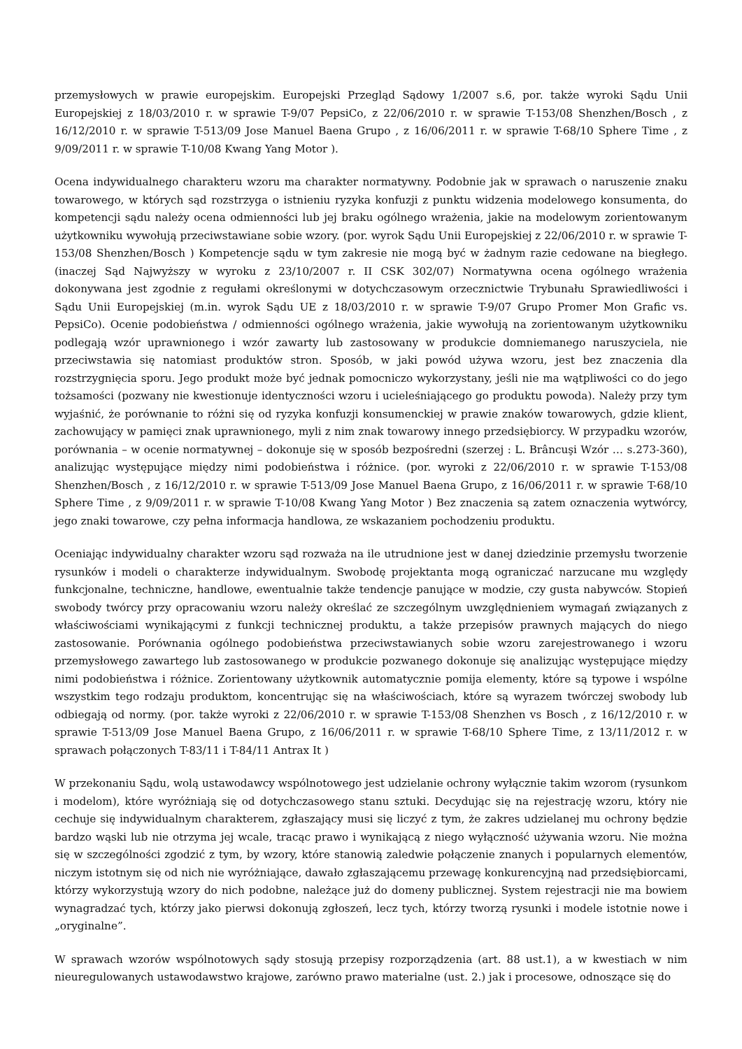przemysłowych w prawie europejskim. Europejski Przegląd Sądowy 1/2007 s.6, por. także wyroki Sądu Unii Europejskiej z 18/03/2010 r. w sprawie T-9/07 PepsiCo, z 22/06/2010 r. w sprawie T-153/08 Shenzhen/Bosch , z 16/12/2010 r. w sprawie T-513/09 Jose Manuel Baena Grupo , z 16/06/2011 r. w sprawie T-68/10 Sphere Time , z 9/09/2011 r. w sprawie T-10/08 Kwang Yang Motor ).
Ocena indywidualnego charakteru wzoru ma charakter normatywny. Podobnie jak w sprawach o naruszenie znaku towarowego, w których sąd rozstrzyga o istnieniu ryzyka konfuzji z punktu widzenia modelowego konsumenta, do kompetencji sądu należy ocena odmienności lub jej braku ogólnego wrażenia, jakie na modelowym zorientowanym użytkowniku wywołują przeciwstawiane sobie wzory. (por. wyrok Sądu Unii Europejskiej z 22/06/2010 r. w sprawie T-153/08 Shenzhen/Bosch ) Kompetencje sądu w tym zakresie nie mogą być w żadnym razie cedowane na biegłego. (inaczej Sąd Najwyższy w wyroku z 23/10/2007 r. II CSK 302/07) Normatywna ocena ogólnego wrażenia dokonywana jest zgodnie z regułami określonymi w dotychczasowym orzecznictwie Trybunału Sprawiedliwości i Sądu Unii Europejskiej (m.in. wyrok Sądu UE z 18/03/2010 r. w sprawie T-9/07 Grupo Promer Mon Grafic vs. PepsiCo). Ocenie podobieństwa / odmienności ogólnego wrażenia, jakie wywołują na zorientowanym użytkowniku podlegają wzór uprawnionego i wzór zawarty lub zastosowany w produkcie domniemanego naruszyciela, nie przeciwstawia się natomiast produktów stron. Sposób, w jaki powód używa wzoru, jest bez znaczenia dla rozstrzygnięcia sporu. Jego produkt może być jednak pomocniczo wykorzystany, jeśli nie ma wątpliwości co do jego tożsamości (pozwany nie kwestionuje identyczności wzoru i ucieleśniającego go produktu powoda). Należy przy tym wyjaśnić, że porównanie to różni się od ryzyka konfuzji konsumenckiej w prawie znaków towarowych, gdzie klient, zachowujący w pamięci znak uprawnionego, myli z nim znak towarowy innego przedsiębiorcy. W przypadku wzorów, porównania – w ocenie normatywnej – dokonuje się w sposób bezpośredni (szerzej : L. Brâncuşi Wzór … s.273-360), analizując występujące między nimi podobieństwa i różnice. (por. wyroki z 22/06/2010 r. w sprawie T-153/08 Shenzhen/Bosch , z 16/12/2010 r. w sprawie T-513/09 Jose Manuel Baena Grupo, z 16/06/2011 r. w sprawie T-68/10 Sphere Time , z 9/09/2011 r. w sprawie T-10/08 Kwang Yang Motor ) Bez znaczenia są zatem oznaczenia wytwórcy, jego znaki towarowe, czy pełna informacja handlowa, ze wskazaniem pochodzeniu produktu.
Oceniając indywidualny charakter wzoru sąd rozważa na ile utrudnione jest w danej dziedzinie przemysłu tworzenie rysunków i modeli o charakterze indywidualnym. Swobodę projektanta mogą ograniczać narzucane mu względy funkcjonalne, techniczne, handlowe, ewentualnie także tendencje panujące w modzie, czy gusta nabywców. Stopień swobody twórcy przy opracowaniu wzoru należy określać ze szczególnym uwzględnieniem wymagań związanych z właściwościami wynikającymi z funkcji technicznej produktu, a także przepisów prawnych mających do niego zastosowanie. Porównania ogólnego podobieństwa przeciwstawianych sobie wzoru zarejestrowanego i wzoru przemysłowego zawartego lub zastosowanego w produkcie pozwanego dokonuje się analizując występujące między nimi podobieństwa i różnice. Zorientowany użytkownik automatycznie pomija elementy, które są typowe i wspólne wszystkim tego rodzaju produktom, koncentrując się na właściwościach, które są wyrazem twórczej swobody lub odbiegają od normy. (por. także wyroki z 22/06/2010 r. w sprawie T-153/08 Shenzhen vs Bosch , z 16/12/2010 r. w sprawie T-513/09 Jose Manuel Baena Grupo, z 16/06/2011 r. w sprawie T-68/10 Sphere Time, z 13/11/2012 r. w sprawach połączonych T-83/11 i T-84/11 Antrax It )
W przekonaniu Sądu, wolą ustawodawcy wspólnotowego jest udzielanie ochrony wyłącznie takim wzorom (rysunkom i modelom), które wyróżniają się od dotychczasowego stanu sztuki. Decydując się na rejestrację wzoru, który nie cechuje się indywidualnym charakterem, zgłaszający musi się liczyć z tym, że zakres udzielanej mu ochrony będzie bardzo wąski lub nie otrzyma jej wcale, tracąc prawo i wynikającą z niego wyłączność używania wzoru. Nie można się w szczególności zgodzić z tym, by wzory, które stanowią zaledwie połączenie znanych i popularnych elementów, niczym istotnym się od nich nie wyróżniające, dawało zgłaszającemu przewagę konkurencyjną nad przedsiębiorcami, którzy wykorzystują wzory do nich podobne, należące już do domeny publicznej. System rejestracji nie ma bowiem wynagradzać tych, którzy jako pierwsi dokonują zgłoszeń, lecz tych, którzy tworzą rysunki i modele istotnie nowe i „oryginalne”.
W sprawach wzorów wspólnotowych sądy stosują przepisy rozporządzenia (art. 88 ust.1), a w kwestiach w nim nieuregulowanych ustawodawstwo krajowe, zarówno prawo materialne (ust. 2.) jak i procesowe, odnoszące się do